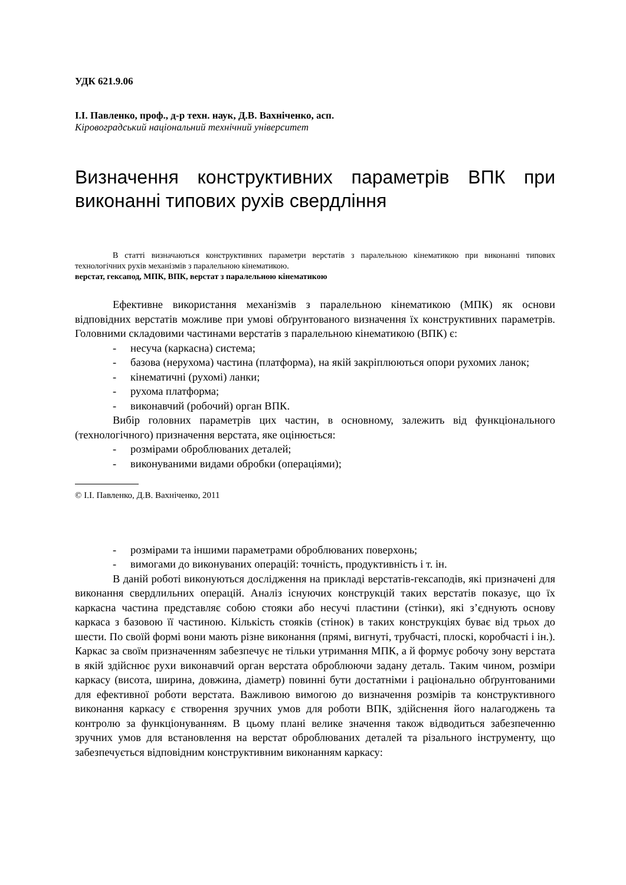УДК 621.9.06
І.І. Павленко, проф., д-р техн. наук, Д.В. Вахніченко, асп.
Кіровоградський національний технічний університет
Визначення конструктивних параметрів ВПК при виконанні типових рухів свердління
В статті визначаються конструктивних параметри верстатів з паралельною кінематикою при виконанні типових технологічних рухів механізмів з паралельною кінематикою.
верстат, гексапод, МПК, ВПК, верстат з паралельною кінематикою
Ефективне використання механізмів з паралельною кінематикою (МПК) як основи відповідних верстатів можливе при умові обґрунтованого визначення їх конструктивних параметрів. Головними складовими частинами верстатів з паралельною кінематикою (ВПК) є:
- несуча (каркасна) система;
- базова (нерухома) частина (платформа), на якій закріплюються опори рухомих ланок;
- кінематичні (рухомі) ланки;
- рухома платформа;
- виконавчий (робочий) орган ВПК.
Вибір головних параметрів цих частин, в основному, залежить від функціонального (технологічного) призначення верстата, яке оцінюється:
- розмірами оброблюваних деталей;
- виконуваними видами обробки (операціями);
© І.І. Павленко, Д.В. Вахніченко, 2011
- розмірами та іншими параметрами оброблюваних поверхонь;
- вимогами до виконуваних операцій: точність, продуктивність і т. ін.
В даній роботі виконуються дослідження на прикладі верстатів-гексаподів, які призначені для виконання свердлильних операцій. Аналіз існуючих конструкцій таких верстатів показує, що їх каркасна частина представляє собою стояки або несучі пластини (стінки), які з’єднують основу каркаса з базовою її частиною. Кількість стояків (стінок) в таких конструкціях буває від трьох до шести. По своїй формі вони мають різне виконання (прямі, вигнуті, трубчасті, плоскі, коробчасті і ін.). Каркас за своїм призначенням забезпечує не тільки утримання МПК, а й формує робочу зону верстата в якій здійснює рухи виконавчий орган верстата оброблюючи задану деталь. Таким чином, розміри каркасу (висота, ширина, довжина, діаметр) повинні бути достатніми і раціонально обґрунтованими для ефективної роботи верстата. Важливою вимогою до визначення розмірів та конструктивного виконання каркасу є створення зручних умов для роботи ВПК, здійснення його налагоджень та контролю за функціонуванням. В цьому плані велике значення також відводиться забезпеченню зручних умов для встановлення на верстат оброблюваних деталей та різального інструменту, що забезпечується відповідним конструктивним виконанням каркасу: